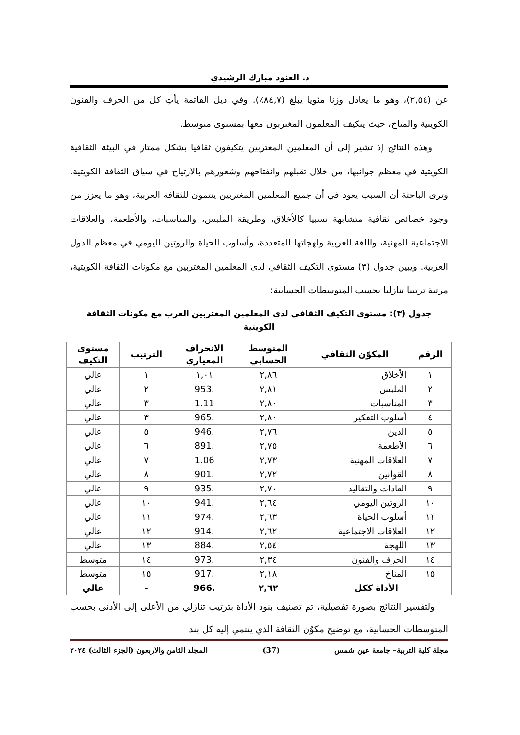د. العنود مبارك الرشيدي
عن (٢,٥٤)، وهو ما يعادل وزنا مئويا يبلغ (٨٤,٧٪). وفي ذيل القائمة يأتِ كل من الحرف والفنون الكويتية والمناخ، حيث يتكيف المعلمون المغتربون معها بمستوى متوسط.
وهذه النتائج إذ تشير إلى أن المعلمين المغتربين يتكيفون ثقافيا بشكل ممتاز في البيئة الثقافية الكويتية في معظم جوانبها، من خلال تقبلهم وانفتاحهم وشعورهم بالارتياح في سياق الثقافة الكويتية. وترى الباحثة أن السبب يعود في أن جميع المعلمين المغتربين ينتمون للثقافة العربية، وهو ما يعزز من وجود خصائص ثقافية متشابهة نسبيا كالأخلاق، وطريقة الملبس، والمناسبات، والأطعمة، والعلاقات الاجتماعية المهنية، واللغة العربية ولهجاتها المتعددة، وأسلوب الحياة والروتين اليومي في معظم الدول العربية. ويبين جدول (٣) مستوى التكيف الثقافي لدى المعلمين المغتربين مع مكونات الثقافة الكويتية، مرتبة ترتيبا تنازليا بحسب المتوسطات الحسابية:
جدول (٣): مستوى التكيف الثقافي لدى المعلمين المغتربين العرب مع مكونات الثقافة الكويتية
| الرقم | المكوّن الثقافي | المتوسط الحسابي | الانحراف المعياري | الترتيب | مستوى التكيف |
| --- | --- | --- | --- | --- | --- |
| ١ | الأخلاق | ٢,٨٦ | ١,٠١ | ١ | عالي |
| ٢ | الملبس | ٢,٨١ | .953 | ٢ | عالي |
| ٣ | المناسبات | ٢,٨٠ | 1.11 | ٣ | عالي |
| ٤ | أسلوب التفكير | ٢,٨٠ | .965 | ٣ | عالي |
| ٥ | الدين | ٢,٧٦ | .946 | ٥ | عالي |
| ٦ | الأطعمة | ٢,٧٥ | .891 | ٦ | عالي |
| ٧ | العلاقات المهنية | ٢,٧٣ | 1.06 | ٧ | عالي |
| ٨ | القوانين | ٢,٧٢ | .901 | ٨ | عالي |
| ٩ | العادات والتقاليد | ٢,٧٠ | .935 | ٩ | عالي |
| ١٠ | الروتين اليومي | ٢,٦٤ | .941 | ١٠ | عالي |
| ١١ | أسلوب الحياة | ٢,٦٣ | .974 | ١١ | عالي |
| ١٢ | العلاقات الاجتماعية | ٢,٦٢ | .914 | ١٢ | عالي |
| ١٣ | اللهجة | ٢,٥٤ | .884 | ١٣ | عالي |
| ١٤ | الحرف والفنون | ٢,٣٤ | .973 | ١٤ | متوسط |
| ١٥ | المناخ | ٢,١٨ | .917 | ١٥ | متوسط |
| الأداة ككل | | ٢,٦٢ | .966 | - | عالي |
ولتفسير النتائج بصورة تفصيلية، تم تصنيف بنود الأداة بترتيب تنازلي من الأعلى إلى الأدنى بحسب المتوسطات الحسابية، مع توضيح مكوُن الثقافة الذي ينتمي إليه كل بند
مجلة كلية التربية– جامعة عين شمس (37) المجلد الثامن والاربعون (الجزء الثالث) ٢٠٢٤